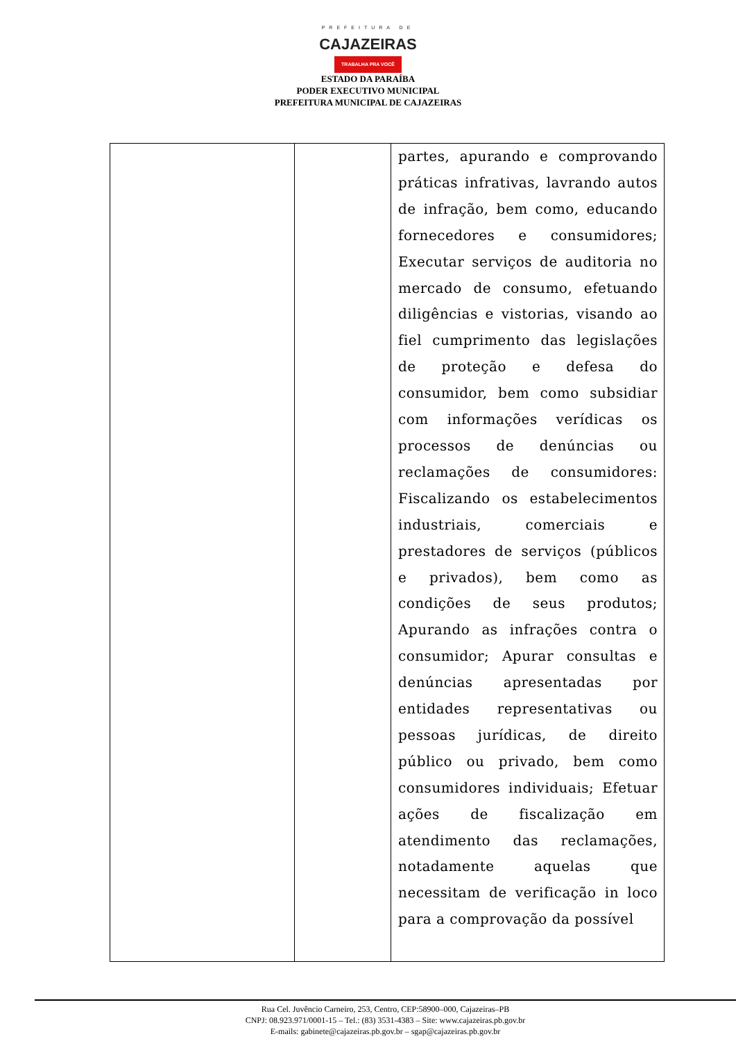PREFEITURA DE
CAJAZEIRAS
TRABALHA PRA VOCÊ
ESTADO DA PARAÍBA
PODER EXECUTIVO MUNICIPAL
PREFEITURA MUNICIPAL DE CAJAZEIRAS
| | | partes, apurando e comprovando práticas infrativas, lavrando autos de infração, bem como, educando fornecedores e consumidores; Executar serviços de auditoria no mercado de consumo, efetuando diligências e vistorias, visando ao fiel cumprimento das legislações de proteção e defesa do consumidor, bem como subsidiar com informações verídicas os processos de denúncias ou reclamações de consumidores: Fiscalizando os estabelecimentos industriais, comerciais e prestadores de serviços (públicos e privados), bem como as condições de seus produtos; Apurando as infrações contra o consumidor; Apurar consultas e denúncias apresentadas por entidades representativas ou pessoas jurídicas, de direito público ou privado, bem como consumidores individuais; Efetuar ações de fiscalização em atendimento das reclamações, notadamente aquelas que necessitam de verificação in loco para a comprovação da possível |
Rua Cel. Juvêncio Carneiro, 253, Centro, CEP:58900–000, Cajazeiras–PB
CNPJ: 08.923.971/0001-15 – Tel.: (83) 3531-4383 – Site: www.cajazeiras.pb.gov.br
E-mails: gabinete@cajazeiras.pb.gov.br – sgap@cajazeiras.pb.gov.br